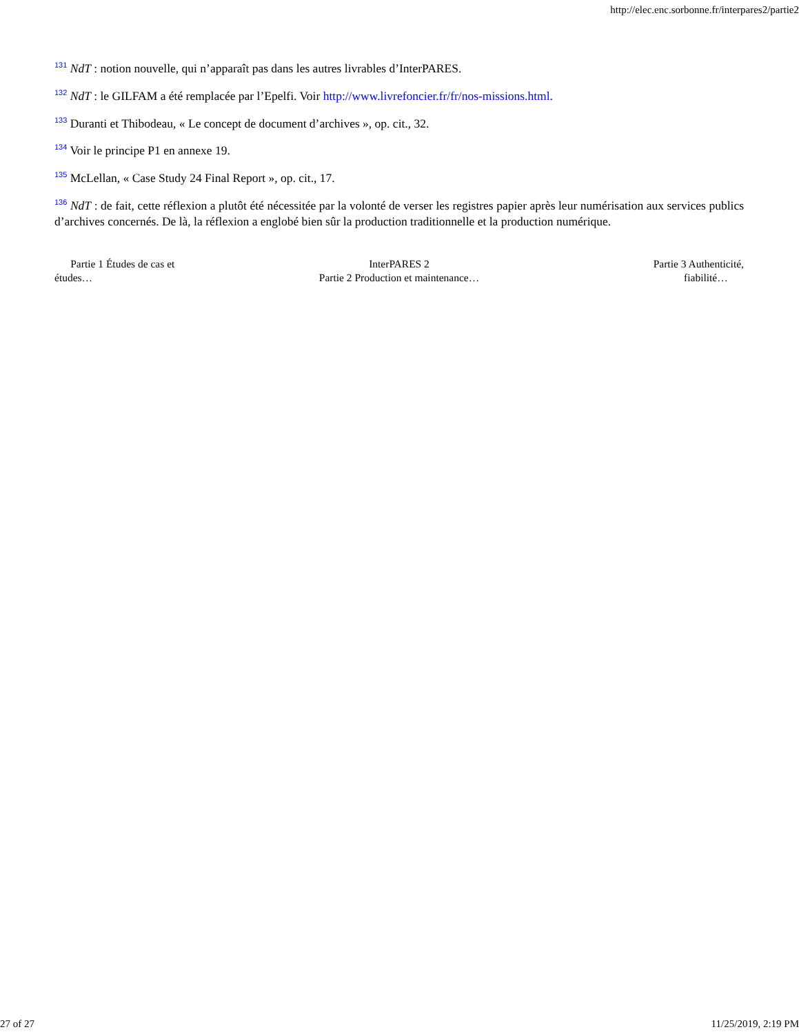http://elec.enc.sorbonne.fr/interpares2/partie2
<sup>131</sup> NdT : notion nouvelle, qui n’apparaît pas dans les autres livrables d’InterPARES.
<sup>132</sup> NdT : le GILFAM a été remplacée par l’Epelfi. Voir http://www.livrefoncier.fr/fr/nos-missions.html.
<sup>133</sup> Duranti et Thibodeau, « Le concept de document d’archives », op. cit., 32.
<sup>134</sup> Voir le principe P1 en annexe 19.
<sup>135</sup> McLellan, « Case Study 24 Final Report », op. cit., 17.
<sup>136</sup> NdT : de fait, cette réflexion a plutôt été nécessitée par la volonté de verser les registres papier après leur numérisation aux services publics d’archives concernés. De là, la réflexion a englobé bien sûr la production traditionnelle et la production numérique.
Partie 1 Études de cas et
études…
InterPARES 2
Partie 2 Production et maintenance…
Partie 3 Authenticité,
fiabilité…
27 of 27 11/25/2019, 2:19 PM